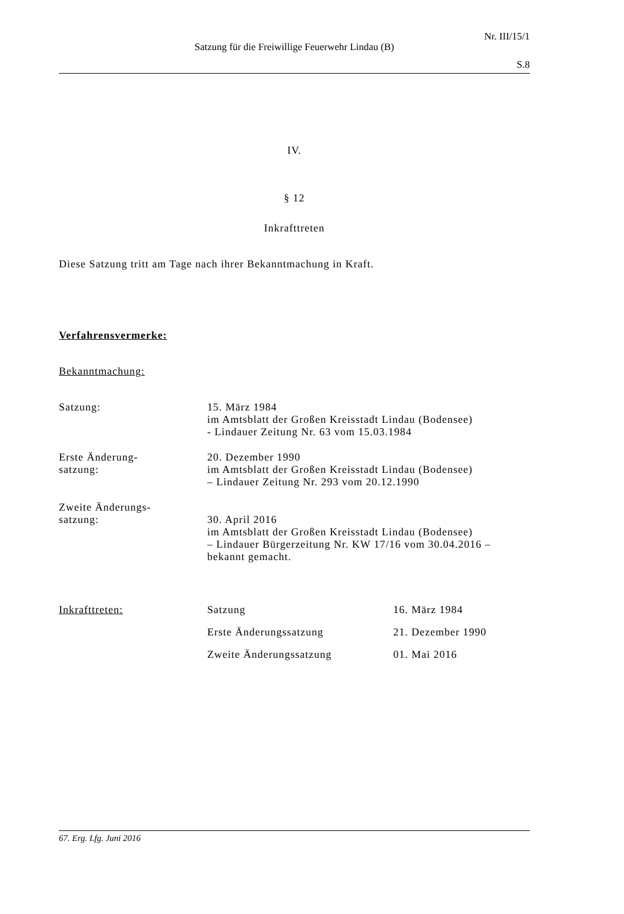Nr. III/15/1
Satzung für die Freiwillige Feuerwehr Lindau (B)
S.8
IV.
§ 12
Inkrafttreten
Diese Satzung tritt am Tage nach ihrer Bekanntmachung in Kraft.
Verfahrensvermerke:
Bekanntmachung:
Satzung: 15. März 1984
im Amtsblatt der Großen Kreisstadt Lindau (Bodensee)
- Lindauer Zeitung Nr. 63 vom 15.03.1984
Erste Änderung-
satzung:
20. Dezember 1990
im Amtsblatt der Großen Kreisstadt Lindau (Bodensee)
– Lindauer Zeitung Nr. 293 vom 20.12.1990
Zweite Änderungs-
satzung:
30. April 2016
im Amtsblatt der Großen Kreisstadt Lindau (Bodensee)
– Lindauer Bürgerzeitung Nr. KW 17/16 vom 30.04.2016 – bekannt gemacht.
Inkrafttreten: Satzung 16. März 1984
Erste Änderungssatzung 21. Dezember 1990
Zweite Änderungssatzung 01. Mai 2016
67. Erg. Lfg. Juni 2016